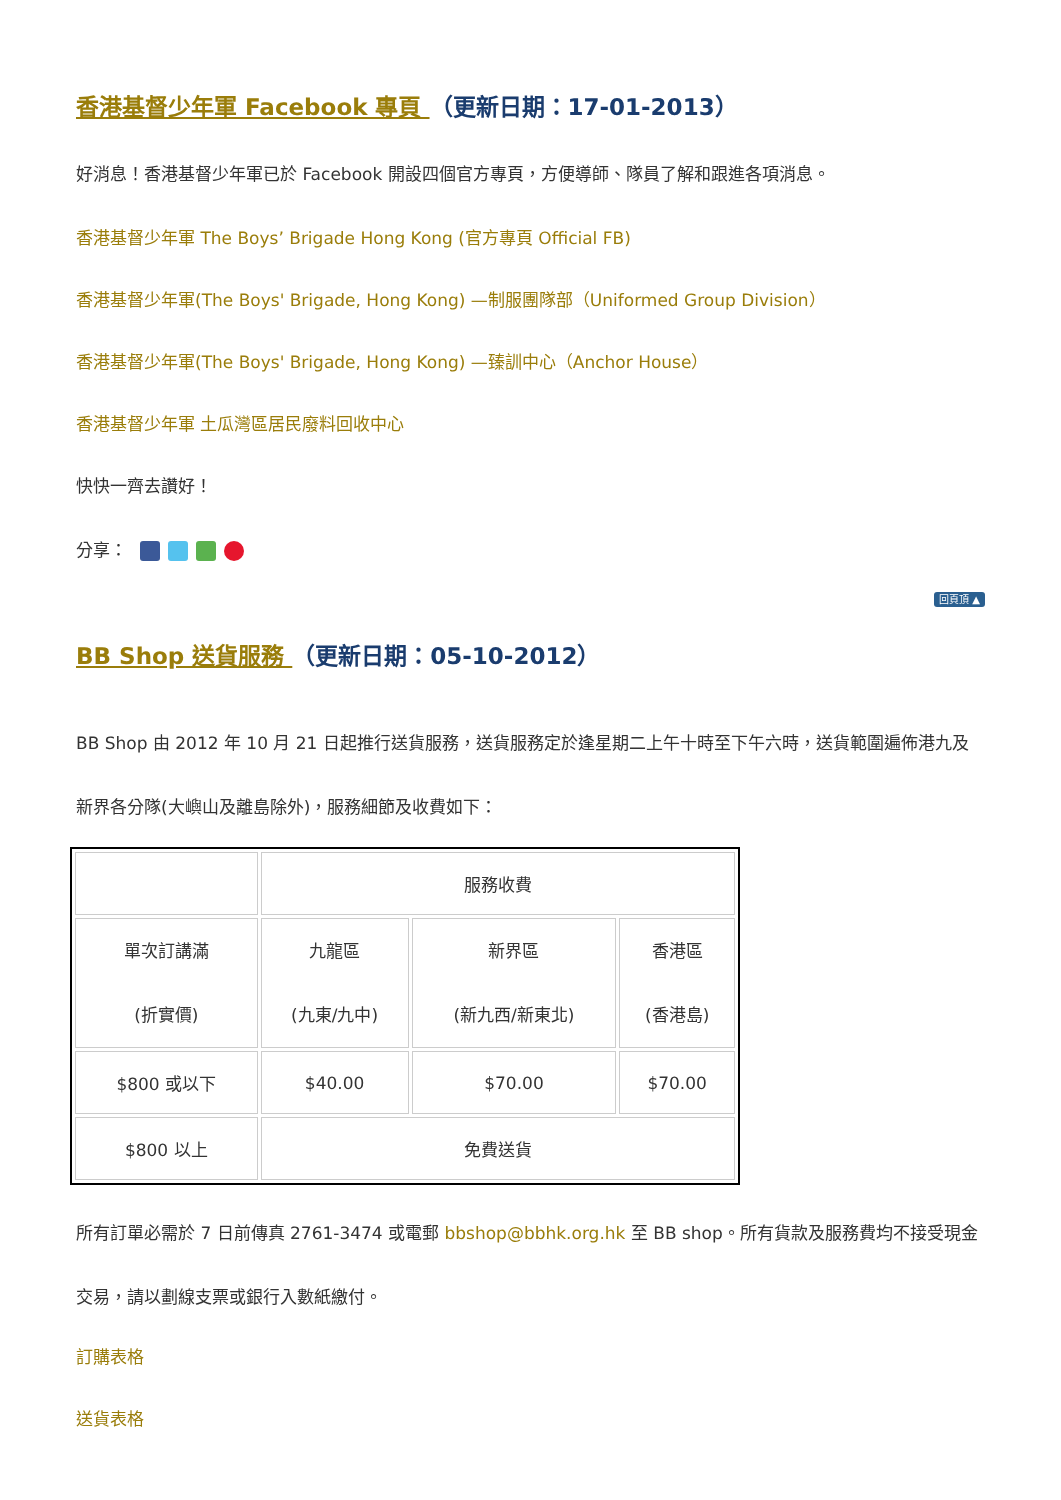香港基督少年軍 Facebook 專頁 （更新日期：17-01-2013）
好消息！香港基督少年軍已於 Facebook 開設四個官方專頁，方便導師、隊員了解和跟進各項消息。
香港基督少年軍 The Boys’ Brigade Hong Kong (官方專頁 Official FB)
香港基督少年軍(The Boys' Brigade, Hong Kong) —制服團隊部（Uniformed Group Division）
香港基督少年軍(The Boys' Brigade, Hong Kong) —臻訓中心（Anchor House）
香港基督少年軍 土瓜灣區居民廢料回收中心
快快一齊去讚好！
分享：
回頁頂 ▲
BB Shop 送貨服務 （更新日期：05-10-2012）
BB Shop 由 2012 年 10 月 21 日起推行送貨服務，送貨服務定於逢星期二上午十時至下午六時，送貨範圍遍佈港九及新界各分隊(大嶼山及離島除外)，服務細節及收費如下：
| | 服務收費 | | |
| 單次訂講滿 (折實價) | 九龍區 (九東/九中) | 新界區 (新九西/新東北) | 香港區 (香港島) |
| $800 或以下 | $40.00 | $70.00 | $70.00 |
| $800 以上 | 免費送貨 | | |
所有訂單必需於 7 日前傳真 2761-3474 或電郵 bbshop@bbhk.org.hk 至 BB shop。所有貨款及服務費均不接受現金交易，請以劃線支票或銀行入數紙繳付。
訂購表格
送貨表格